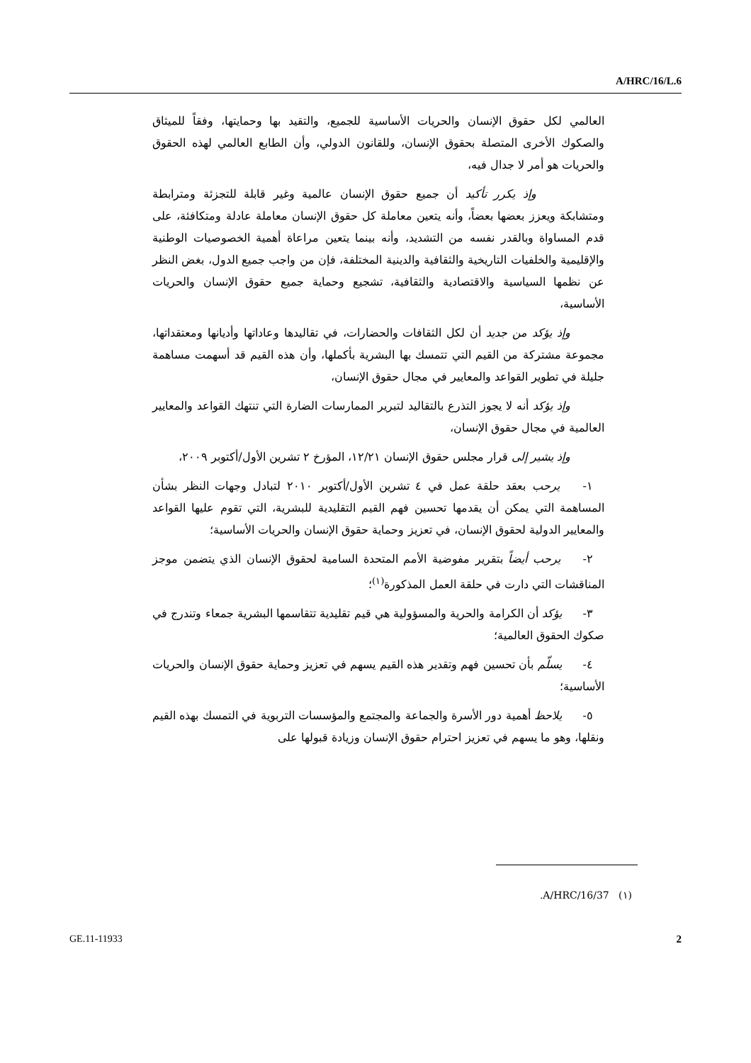A/HRC/16/L.6
العالمي لكل حقوق الإنسان والحريات الأساسية للجميع، والتقيد بها وحمايتها، وفقاً للميثاق والصكوك الأخرى المتصلة بحقوق الإنسان، وللقانون الدولي، وأن الطابع العالمي لهذه الحقوق والحريات هو أمر لا جدال فيه،
وإذ يكرر تأكيد أن جميع حقوق الإنسان عالمية وغير قابلة للتجزئة ومترابطة ومتشابكة ويعزز بعضها بعضاً، وأنه يتعين معاملة كل حقوق الإنسان معاملة عادلة ومتكافئة، على قدم المساواة وبالقدر نفسه من التشديد، وأنه بينما يتعين مراعاة أهمية الخصوصيات الوطنية والإقليمية والخلفيات التاريخية والثقافية والدينية المختلفة، فإن من واجب جميع الدول، بغض النظر عن نظمها السياسية والاقتصادية والثقافية، تشجيع وحماية جميع حقوق الإنسان والحريات الأساسية،
وإذ يؤكد من جديد أن لكل الثقافات والحضارات، في تقاليدها وعاداتها وأديانها ومعتقداتها، مجموعة مشتركة من القيم التي تتمسك بها البشرية بأكملها، وأن هذه القيم قد أسهمت مساهمة جليلة في تطوير القواعد والمعايير في مجال حقوق الإنسان،
وإذ يؤكد أنه لا يجوز التذرع بالتقاليد لتبرير الممارسات الضارة التي تنتهك القواعد والمعايير العالمية في مجال حقوق الإنسان،
وإذ يشير إلى قرار مجلس حقوق الإنسان ١٢/٢١، المؤرخ ٢ تشرين الأول/أكتوبر ٢٠٠٩،
١- يرحب بعقد حلقة عمل في ٤ تشرين الأول/أكتوبر ٢٠١٠ لتبادل وجهات النظر بشأن المساهمة التي يمكن أن يقدمها تحسين فهم القيم التقليدية للبشرية، التي تقوم عليها القواعد والمعايير الدولية لحقوق الإنسان، في تعزيز وحماية حقوق الإنسان والحريات الأساسية؛
٢- يرحب أيضاً بتقرير مفوضية الأمم المتحدة السامية لحقوق الإنسان الذي يتضمن موجز المناقشات التي دارت في حلقة العمل المذكورة<sup>(١)</sup>؛
٣- يؤكد أن الكرامة والحرية والمسؤولية هي قيم تقليدية تتقاسمها البشرية جمعاء وتندرج في صكوك الحقوق العالمية؛
٤- يسلّم بأن تحسين فهم وتقدير هذه القيم يسهم في تعزيز وحماية حقوق الإنسان والحريات الأساسية؛
٥- يلاحظ أهمية دور الأسرة والجماعة والمجتمع والمؤسسات التربوية في التمسك بهذه القيم ونقلها، وهو ما يسهم في تعزيز احترام حقوق الإنسان وزيادة قبولها على
(١) A/HRC/16/37.
GE.11-11933 2